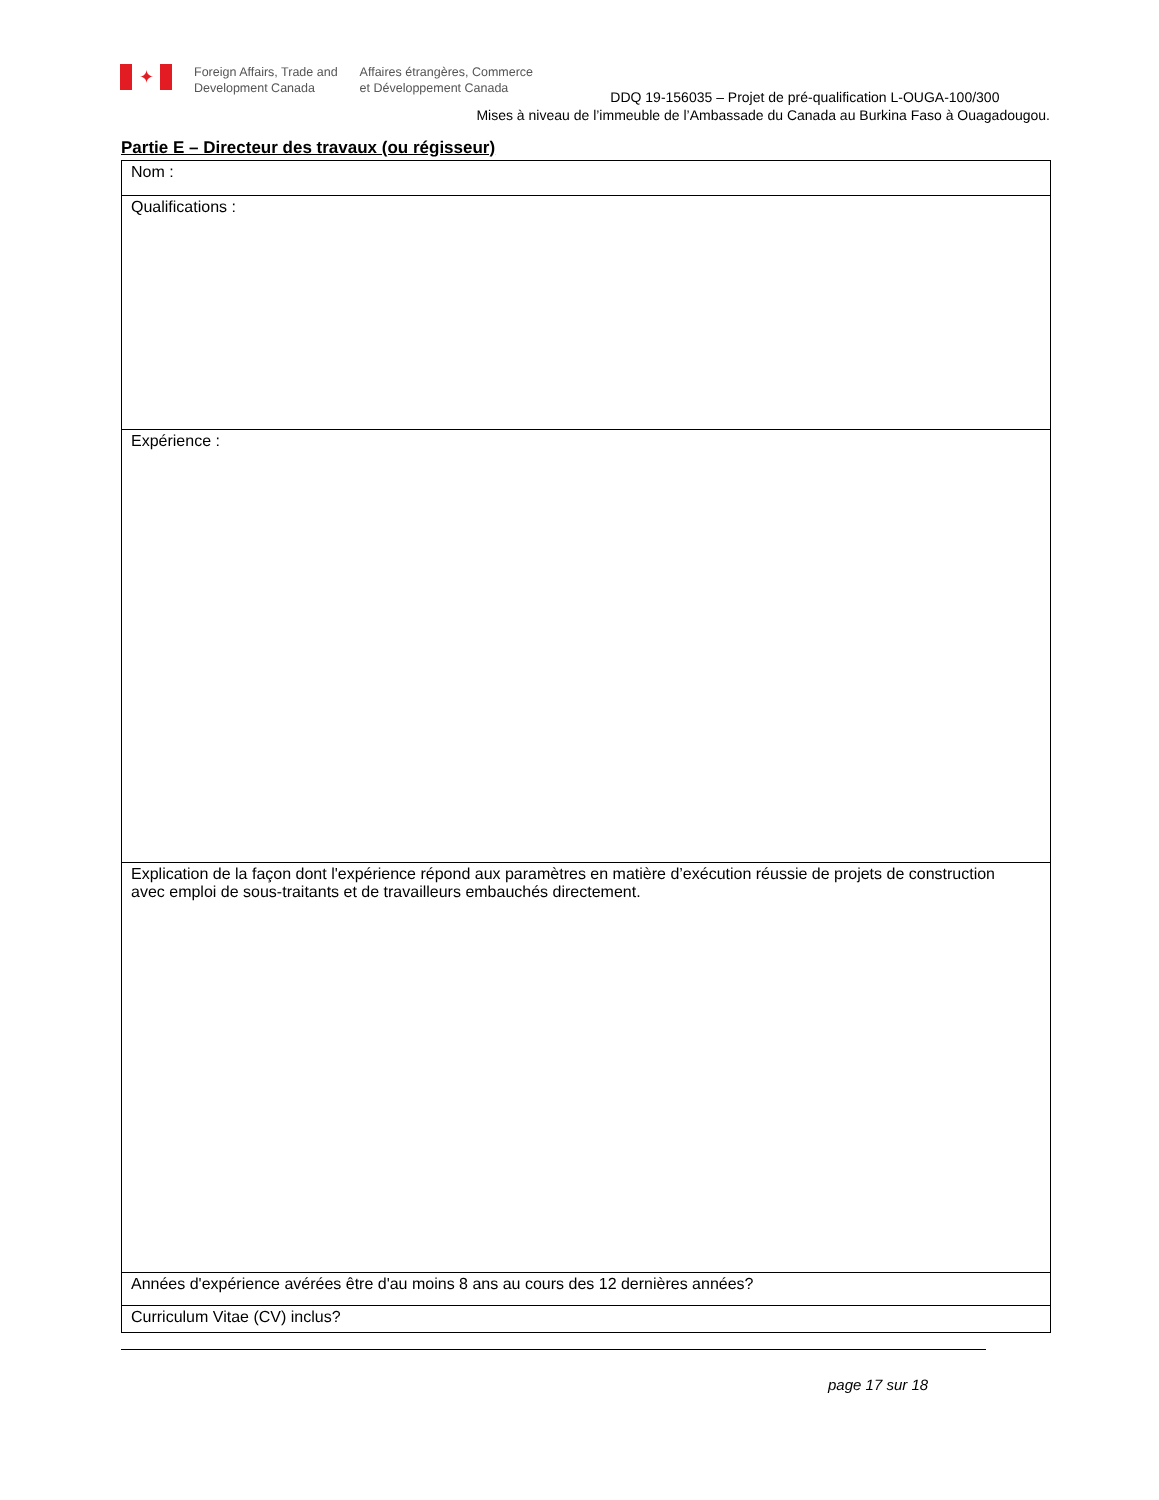✦
Foreign Affairs, Trade and
Development Canada
Affaires étrangères, Commerce
et Développement Canada
DDQ 19-156035 – Projet de pré-qualification L-OUGA-100/300
Mises à niveau de l’immeuble de l’Ambassade du Canada au Burkina Faso à Ouagadougou.
Partie E – Directeur des travaux (ou régisseur)
| Nom : |
| Qualifications : |
| Expérience : |
| Explication de la façon dont l'expérience répond aux paramètres en matière d’exécution réussie de projets de construction avec emploi de sous-traitants et de travailleurs embauchés directement. |
| Années d'expérience avérées être d'au moins 8 ans au cours des 12 dernières années? |
| Curriculum Vitae (CV) inclus? |
page 17 sur 18